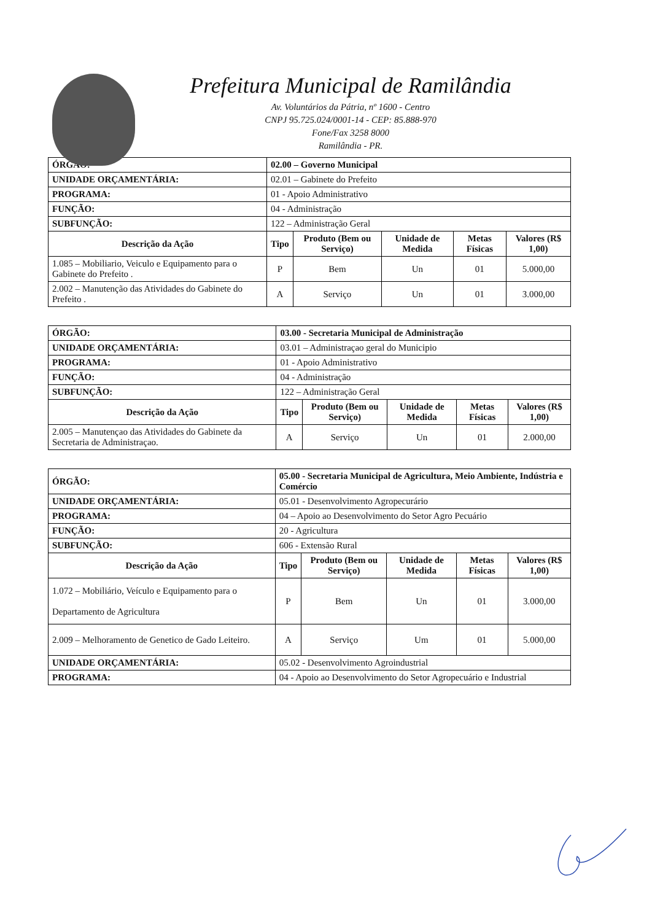Prefeitura Municipal de Ramilândia
Av. Voluntários da Pátria, nº 1600 - Centro
CNPJ 95.725.024/0001-14 - CEP: 85.888-970
Fone/Fax 3258 8000
Ramilândia - PR.
| ÓRGÃO: | 02.00 – Governo Municipal | | | | | |
| UNIDADE ORÇAMENTÁRIA: | | 02.01 – Gabinete do Prefeito | | | | |
| PROGRAMA: | | 01 - Apoio Administrativo | | | | |
| FUNÇÃO: | | 04 - Administração | | | | |
| SUBFUNÇÃO: | | 122 – Administração Geral | | | | |
| Descrição da Ação | | Tipo | Produto (Bem ou Serviço) | Unidade de Medida | Metas Físicas | Valores (R$ 1,00) |
| 1.085 – Mobiliario, Veiculo e Equipamento para o Gabinete do Prefeito . | | P | Bem | Un | 01 | 5.000,00 |
| 2.002 – Manutenção das Atividades do Gabinete do Prefeito . | | A | Serviço | Un | 01 | 3.000,00 |
| ÓRGÃO: | 03.00 - Secretaria Municipal de Administração | | | | | |
| UNIDADE ORÇAMENTÁRIA: | | 03.01 – Administraçao geral do Municipio | | | | |
| PROGRAMA: | | 01 - Apoio Administrativo | | | | |
| FUNÇÃO: | | 04 - Administração | | | | |
| SUBFUNÇÃO: | | 122 – Administração Geral | | | | |
| Descrição da Ação | | Tipo | Produto (Bem ou Serviço) | Unidade de Medida | Metas Físicas | Valores (R$ 1,00) |
| 2.005 – Manutençao das Atividades do Gabinete da Secretaria de Administraçao. | | A | Serviço | Un | 01 | 2.000,00 |
| ÓRGÃO: | 05.00 - Secretaria Municipal de Agricultura, Meio Ambiente, Indústria e Comércio | | | | | |
| UNIDADE ORÇAMENTÁRIA: | | 05.01 - Desenvolvimento Agropecurário | | | | |
| PROGRAMA: | | 04 – Apoio ao Desenvolvimento do Setor Agro Pecuário | | | | |
| FUNÇÃO: | | 20 - Agricultura | | | | |
| SUBFUNÇÃO: | | 606 - Extensão Rural | | | | |
| Descrição da Ação | | Tipo | Produto (Bem ou Serviço) | Unidade de Medida | Metas Físicas | Valores (R$ 1,00) |
| 1.072 – Mobiliário, Veículo e Equipamento para o Departamento de Agricultura | | P | Bem | Un | 01 | 3.000,00 |
| 2.009 – Melhoramento de Genetico de Gado Leiteiro. | | A | Serviço | Um | 01 | 5.000,00 |
| UNIDADE ORÇAMENTÁRIA: | | 05.02 - Desenvolvimento Agroindustrial | | | | |
| PROGRAMA: | | 04 - Apoio ao Desenvolvimento do Setor Agropecuário e Industrial | | | | |